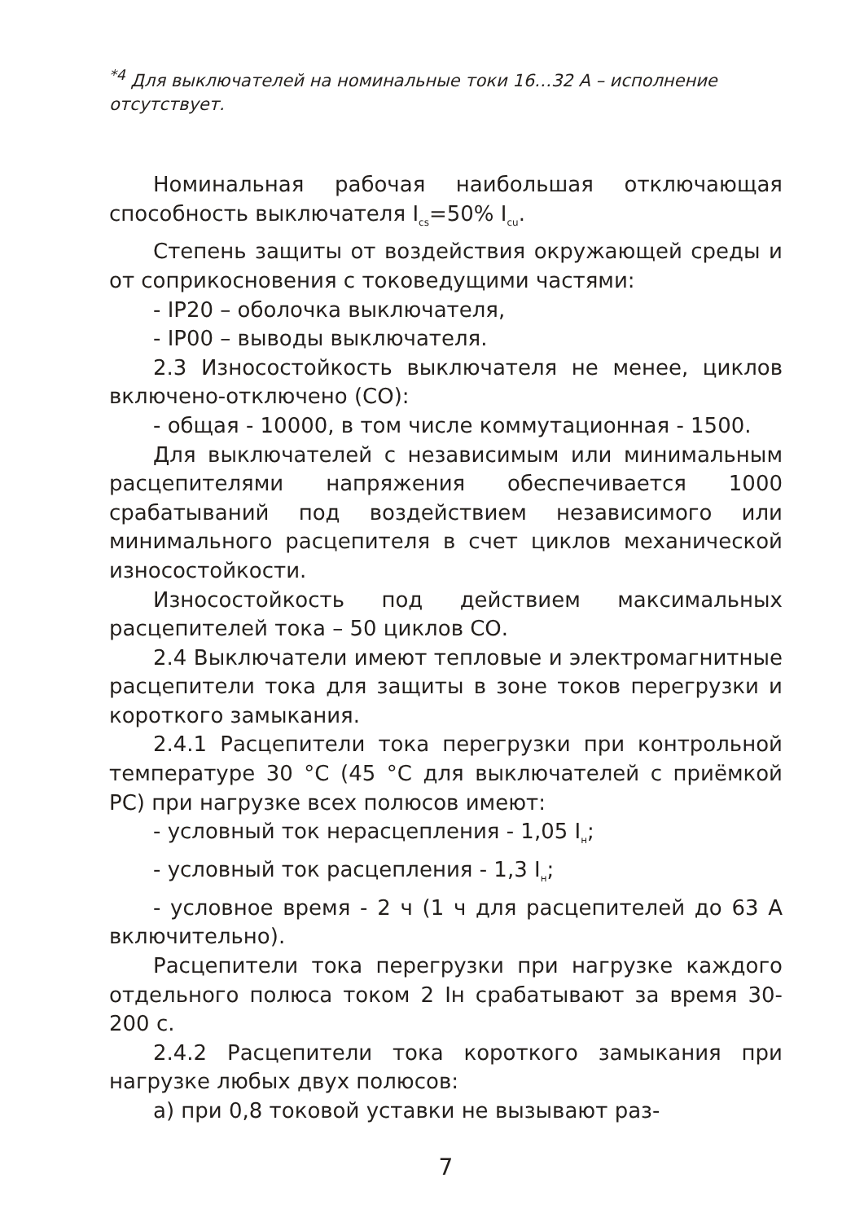<sup>*4</sup> Для выключателей на номинальные токи 16…32 А – исполнение отсутствует.
Номинальная рабочая наибольшая отключающая способность выключателя I<sub>cs</sub>=50% I<sub>cu</sub>.
Степень защиты от воздействия окружающей среды и от соприкосновения с токоведущими частями:
- IP20 – оболочка выключателя,
- IP00 – выводы выключателя.
2.3 Износостойкость выключателя не менее, циклов включено-отключено (СО):
- общая - 10000, в том числе коммутационная - 1500.
Для выключателей с независимым или минимальным расцепителями напряжения обеспечивается 1000 срабатываний под воздействием независимого или минимального расцепителя в счет циклов механической износостойкости.
Износостойкость под действием максимальных расцепителей тока – 50 циклов СО.
2.4 Выключатели имеют тепловые и электромагнитные расцепители тока для защиты в зоне токов перегрузки и короткого замыкания.
2.4.1 Расцепители тока перегрузки при контрольной температуре 30 °С (45 °С для выключателей с приёмкой РС) при нагрузке всех полюсов имеют:
- условный ток нерасцепления - 1,05 I<sub>н</sub>;
- условный ток расцепления - 1,3 I<sub>н</sub>;
- условное время - 2 ч (1 ч для расцепителей до 63 А включительно).
Расцепители тока перегрузки при нагрузке каждого отдельного полюса током 2 Iн срабатывают за время 30-200 с.
2.4.2 Расцепители тока короткого замыкания при нагрузке любых двух полюсов:
а) при 0,8 токовой уставки не вызывают раз-
7